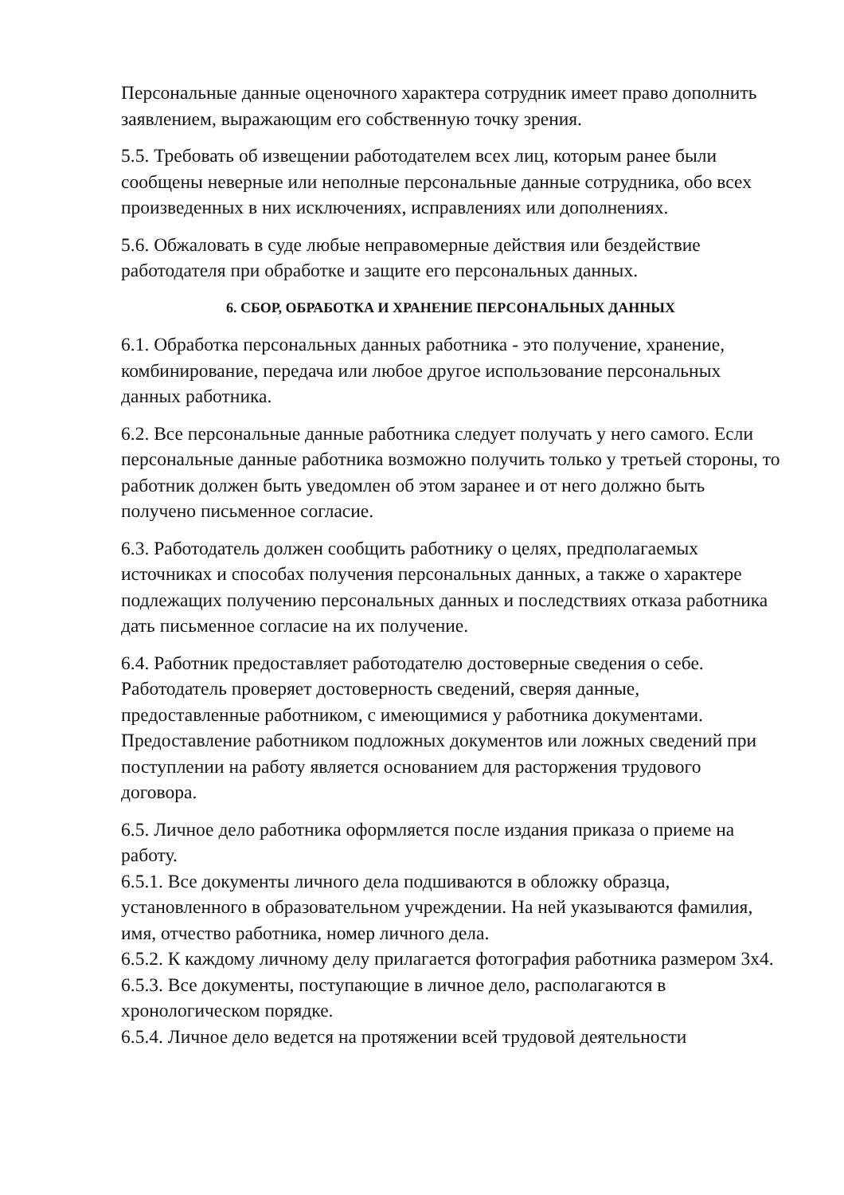Персональные данные оценочного характера сотрудник имеет право дополнить заявлением, выражающим его собственную точку зрения.
5.5. Требовать об извещении работодателем всех лиц, которым ранее были сообщены неверные или неполные персональные данные сотрудника, обо всех произведенных в них исключениях, исправлениях или дополнениях.
5.6. Обжаловать в суде любые неправомерные действия или бездействие работодателя при обработке и защите его персональных данных.
6. СБОР, ОБРАБОТКА И ХРАНЕНИЕ ПЕРСОНАЛЬНЫХ ДАННЫХ
6.1. Обработка персональных данных работника - это получение, хранение, комбинирование, передача или любое другое использование персональных данных работника.
6.2. Все персональные данные работника следует получать у него самого. Если персональные данные работника возможно получить только у третьей стороны, то работник должен быть уведомлен об этом заранее и от него должно быть получено письменное согласие.
6.3. Работодатель должен сообщить работнику о целях, предполагаемых источниках и способах получения персональных данных, а также о характере подлежащих получению персональных данных и последствиях отказа работника дать письменное согласие на их получение.
6.4. Работник предоставляет работодателю достоверные сведения о себе. Работодатель проверяет достоверность сведений, сверяя данные, предоставленные работником, с имеющимися у работника документами. Предоставление работником подложных документов или ложных сведений при поступлении на работу является основанием для расторжения трудового договора.
6.5. Личное дело работника оформляется после издания приказа о приеме на работу.
6.5.1. Все документы личного дела подшиваются в обложку образца, установленного в образовательном учреждении. На ней указываются фамилия, имя, отчество работника, номер личного дела.
6.5.2. К каждому личному делу прилагается фотография работника размером 3х4.
6.5.3. Все документы, поступающие в личное дело, располагаются в хронологическом порядке.
6.5.4. Личное дело ведется на протяжении всей трудовой деятельности